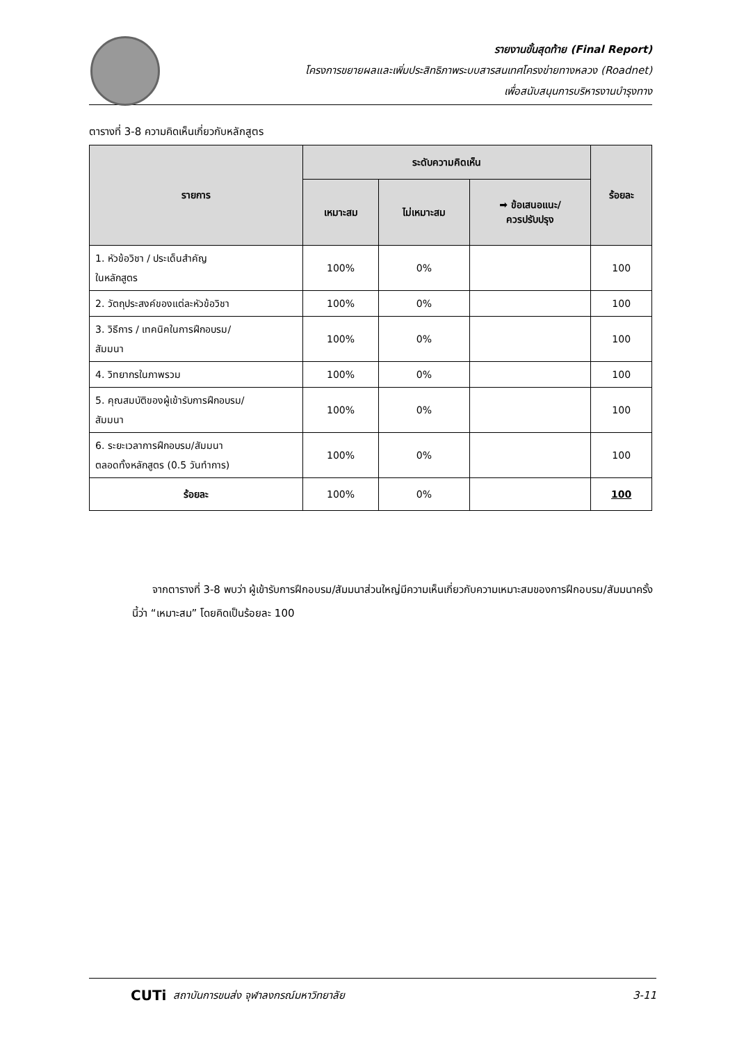รายงานขั้นสุดท้าย (Final Report)
โครงการขยายผลและเพิ่มประสิทธิภาพระบบสารสนเทศโครงข่ายทางหลวง (Roadnet)
เพื่อสนับสนุนการบริหารงานบำรุงทาง
ตารางที่ 3-8 ความคิดเห็นเกี่ยวกับหลักสูตร
| รายการ | ระดับความคิดเห็น | | | ร้อยละ |
| --- | --- | --- | --- | --- |
| | เหมาะสม | ไม่เหมาะสม | ➡ ข้อเสนอแนะ/ ควรปรับปรุง | |
| 1. หัวข้อวิชา / ประเด็นสำคัญ ในหลักสูตร | 100% | 0% | | 100 |
| 2. วัตถุประสงค์ของแต่ละหัวข้อวิชา | 100% | 0% | | 100 |
| 3. วิธีการ / เทคนิคในการฝึกอบรม/ สัมมนา | 100% | 0% | | 100 |
| 4. วิทยากรในภาพรวม | 100% | 0% | | 100 |
| 5. คุณสมบัติของผู้เข้ารับการฝึกอบรม/ สัมมนา | 100% | 0% | | 100 |
| 6. ระยะเวลาการฝึกอบรม/สัมมนา ตลอดทั้งหลักสูตร (0.5 วันทำการ) | 100% | 0% | | 100 |
| ร้อยละ | 100% | 0% | | 100 |
จากตารางที่ 3-8 พบว่า ผู้เข้ารับการฝึกอบรม/สัมมนาส่วนใหญ่มีความเห็นเกี่ยวกับความเหมาะสมของการฝึกอบรม/สัมมนาครั้งนี้ว่า “เหมาะสม” โดยคิดเป็นร้อยละ 100
CUTi สถาบันการขนส่ง จุฬาลงกรณ์มหาวิทยาลัย 3-11